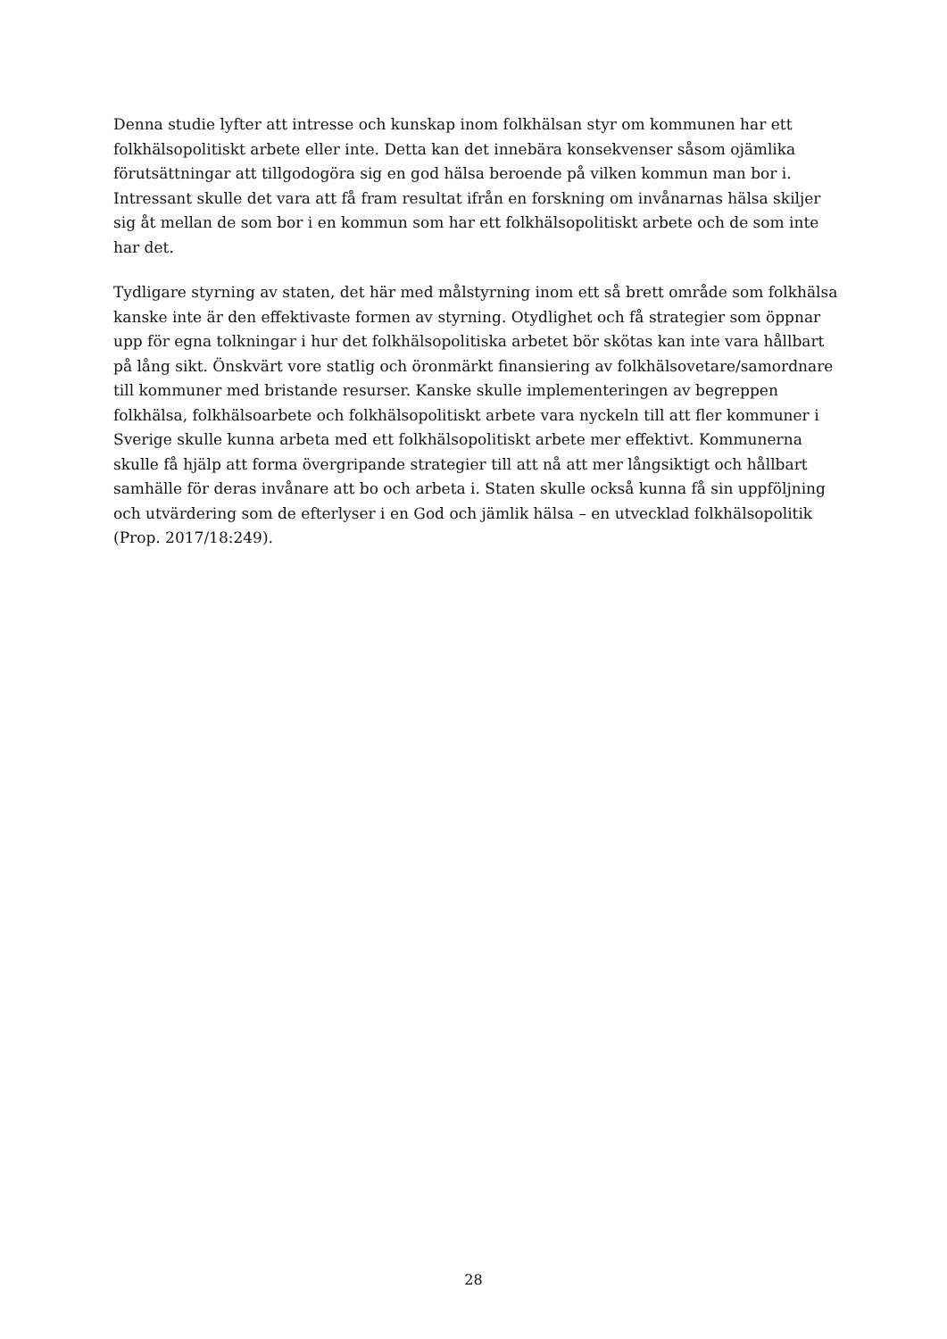Denna studie lyfter att intresse och kunskap inom folkhälsan styr om kommunen har ett folkhälsopolitiskt arbete eller inte. Detta kan det innebära konsekvenser såsom ojämlika förutsättningar att tillgodogöra sig en god hälsa beroende på vilken kommun man bor i. Intressant skulle det vara att få fram resultat ifrån en forskning om invånarnas hälsa skiljer sig åt mellan de som bor i en kommun som har ett folkhälsopolitiskt arbete och de som inte har det.
Tydligare styrning av staten, det här med målstyrning inom ett så brett område som folkhälsa kanske inte är den effektivaste formen av styrning. Otydlighet och få strategier som öppnar upp för egna tolkningar i hur det folkhälsopolitiska arbetet bör skötas kan inte vara hållbart på lång sikt. Önskvärt vore statlig och öronmärkt finansiering av folkhälsovetare/samordnare till kommuner med bristande resurser. Kanske skulle implementeringen av begreppen folkhälsa, folkhälsoarbete och folkhälsopolitiskt arbete vara nyckeln till att fler kommuner i Sverige skulle kunna arbeta med ett folkhälsopolitiskt arbete mer effektivt. Kommunerna skulle få hjälp att forma övergripande strategier till att nå att mer långsiktigt och hållbart samhälle för deras invånare att bo och arbeta i. Staten skulle också kunna få sin uppföljning och utvärdering som de efterlyser i en God och jämlik hälsa – en utvecklad folkhälsopolitik (Prop. 2017/18:249).
28